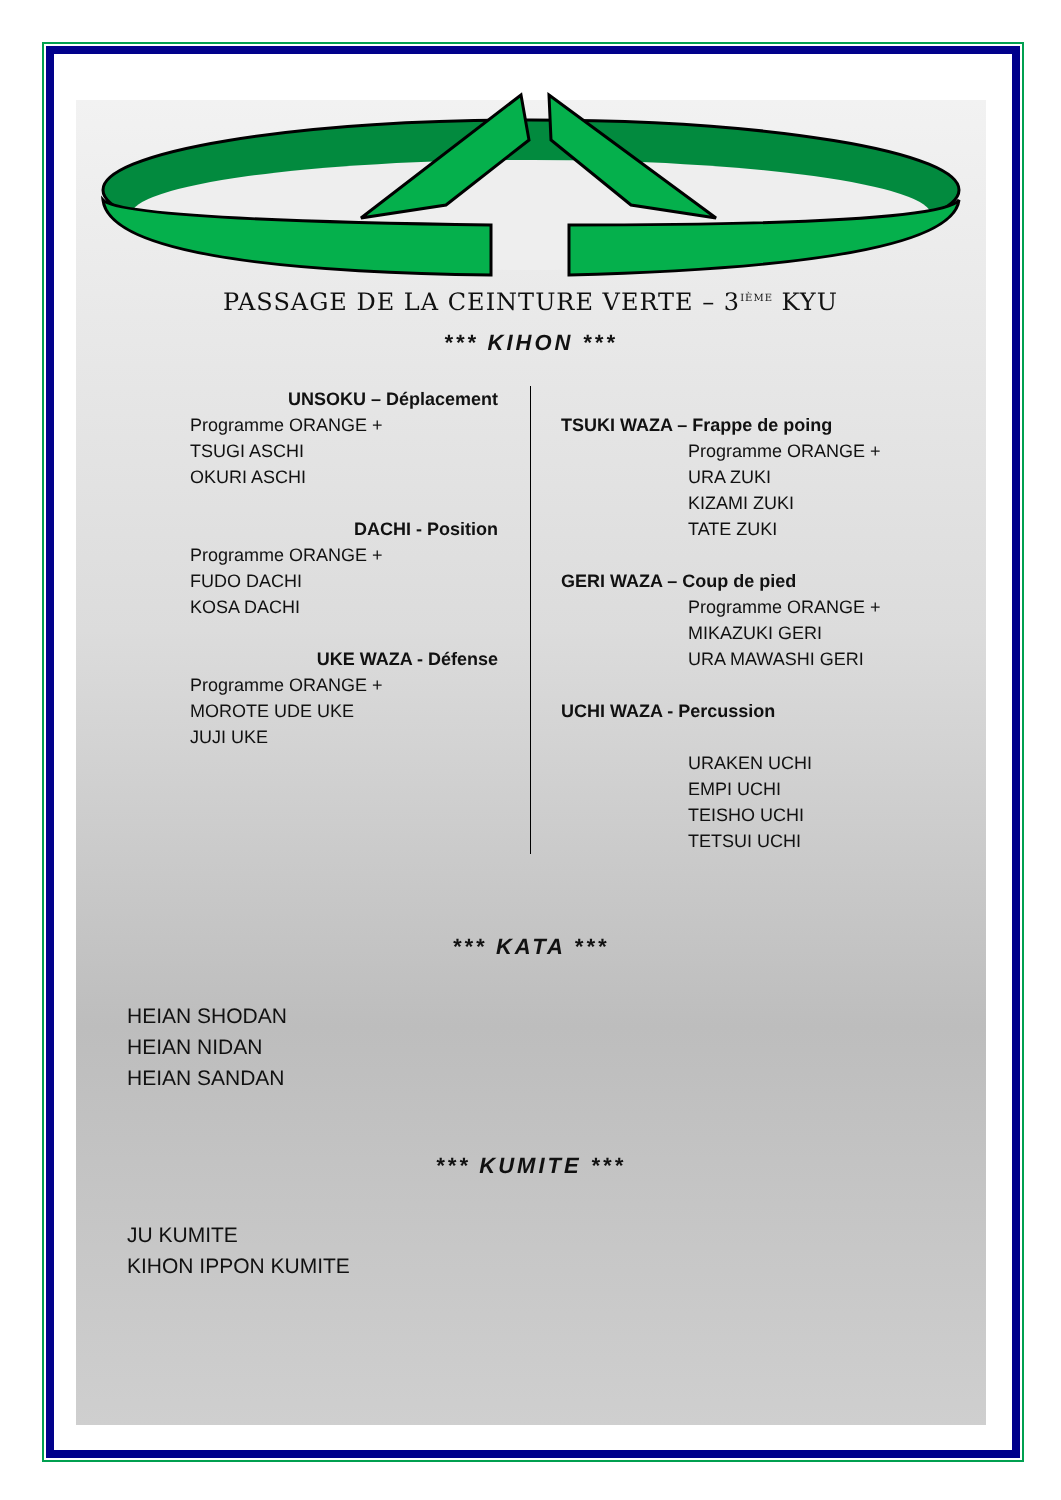PASSAGE DE LA CEINTURE VERTE – 3<sup>IÈME</sup> KYU
*** KIHON ***
UNSOKU – Déplacement
Programme ORANGE +
TSUGI ASCHI
OKURI ASCHI
DACHI - Position
Programme ORANGE +
FUDO DACHI
KOSA DACHI
UKE WAZA - Défense
Programme ORANGE +
MOROTE UDE UKE
JUJI UKE
TSUKI WAZA – Frappe de poing
Programme ORANGE +
URA ZUKI
KIZAMI ZUKI
TATE ZUKI
GERI WAZA – Coup de pied
Programme ORANGE +
MIKAZUKI GERI
URA MAWASHI GERI
UCHI WAZA - Percussion
URAKEN UCHI
EMPI UCHI
TEISHO UCHI
TETSUI UCHI
*** KATA ***
HEIAN SHODAN
HEIAN NIDAN
HEIAN SANDAN
*** KUMITE ***
JU KUMITE
KIHON IPPON KUMITE